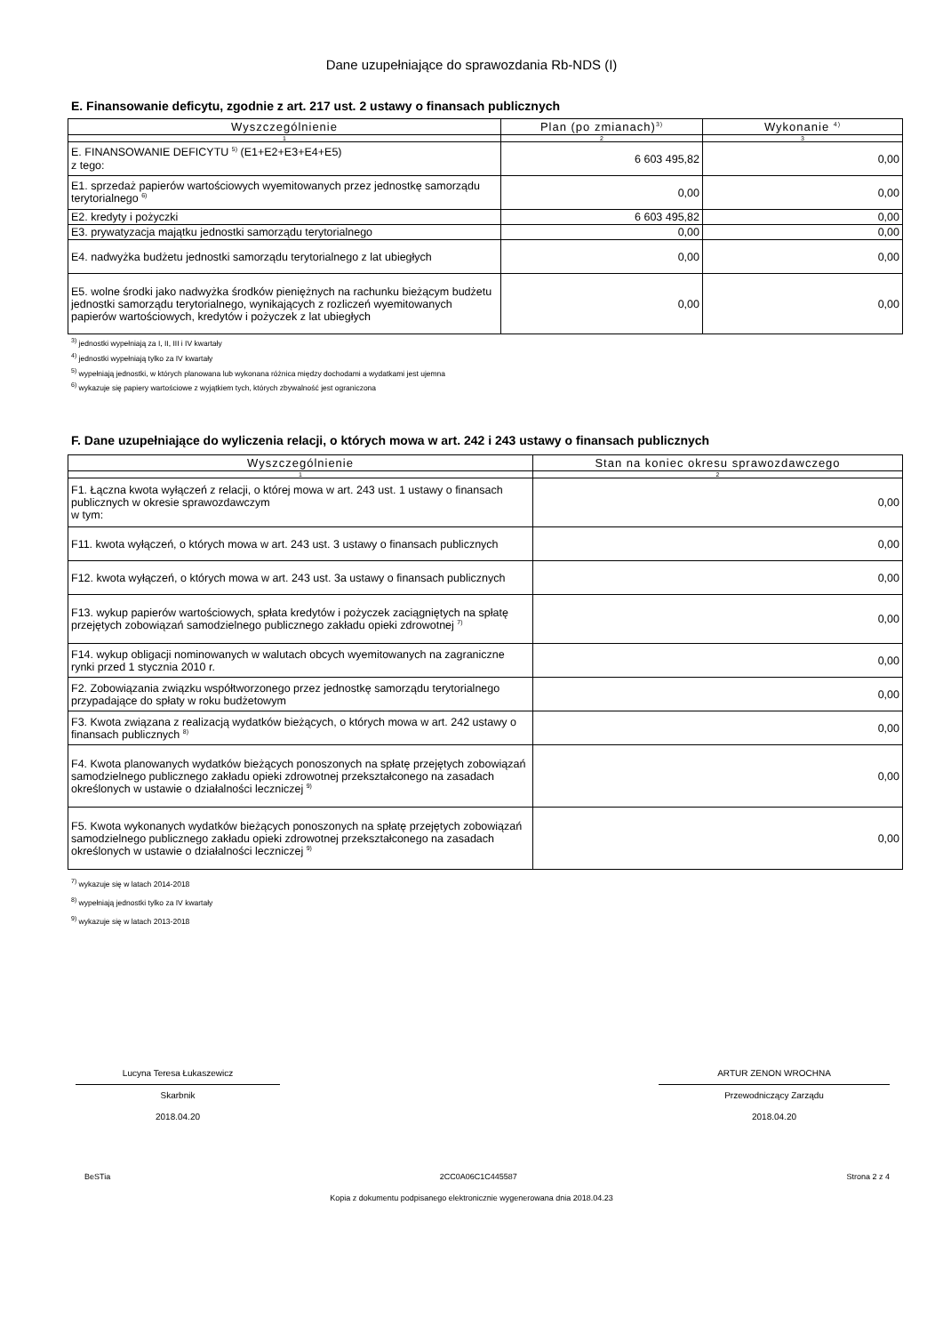Dane uzupełniające do sprawozdania Rb-NDS (I)
E. Finansowanie deficytu, zgodnie z art. 217 ust. 2 ustawy o finansach publicznych
| Wyszczególnienie | Plan (po zmianach)<sup>3)</sup> | Wykonanie <sup>4)</sup> |
| --- | --- | --- |
| 1 | 2 | 3 |
| E. FINANSOWANIE DEFICYTU <sup>5)</sup> (E1+E2+E3+E4+E5) z tego: | 6 603 495,82 | 0,00 |
| E1. sprzedaż papierów wartościowych wyemitowanych przez jednostkę samorządu terytorialnego <sup>6)</sup> | 0,00 | 0,00 |
| E2. kredyty i pożyczki | 6 603 495,82 | 0,00 |
| E3. prywatyzacja majątku jednostki samorządu terytorialnego | 0,00 | 0,00 |
| E4. nadwyżka budżetu jednostki samorządu terytorialnego z lat ubiegłych | 0,00 | 0,00 |
| E5. wolne środki jako nadwyżka środków pieniężnych na rachunku bieżącym budżetu jednostki samorządu terytorialnego, wynikających z rozliczeń wyemitowanych papierów wartościowych, kredytów i pożyczek z lat ubiegłych | 0,00 | 0,00 |
<sup>3)</sup> jednostki wypełniają za I, II, III i IV kwartały
<sup>4)</sup> jednostki wypełniają tylko za IV kwartały
<sup>5)</sup> wypełniają jednostki, w których planowana lub wykonana różnica między dochodami a wydatkami jest ujemna
<sup>6)</sup> wykazuje się papiery wartościowe z wyjątkiem tych, których zbywalność jest ograniczona
F. Dane uzupełniające do wyliczenia relacji, o których mowa w art. 242 i 243 ustawy o finansach publicznych
| Wyszczególnienie | Stan na koniec okresu sprawozdawczego |
| --- | --- |
| 1 | 2 |
| F1. Łączna kwota wyłączeń z relacji, o której mowa w art. 243 ust. 1 ustawy o finansach publicznych w okresie sprawozdawczym w tym: | 0,00 |
| F11. kwota wyłączeń, o których mowa w art. 243 ust. 3 ustawy o finansach publicznych | 0,00 |
| F12. kwota wyłączeń, o których mowa w art. 243 ust. 3a ustawy o finansach publicznych | 0,00 |
| F13. wykup papierów wartościowych, spłata kredytów i pożyczek zaciągniętych na spłatę przejętych zobowiązań samodzielnego publicznego zakładu opieki zdrowotnej <sup>7)</sup> | 0,00 |
| F14. wykup obligacji nominowanych w walutach obcych wyemitowanych na zagraniczne rynki przed 1 stycznia 2010 r. | 0,00 |
| F2. Zobowiązania związku współtworzonego przez jednostkę samorządu terytorialnego przypadające do spłaty w roku budżetowym | 0,00 |
| F3. Kwota związana z realizacją wydatków bieżących, o których mowa w art. 242 ustawy o finansach publicznych <sup>8)</sup> | 0,00 |
| F4. Kwota planowanych wydatków bieżących ponoszonych na spłatę przejętych zobowiązań samodzielnego publicznego zakładu opieki zdrowotnej przekształconego na zasadach określonych w ustawie o działalności leczniczej <sup>9)</sup> | 0,00 |
| F5. Kwota wykonanych wydatków bieżących ponoszonych na spłatę przejętych zobowiązań samodzielnego publicznego zakładu opieki zdrowotnej przekształconego na zasadach określonych w ustawie o działalności leczniczej <sup>9)</sup> | 0,00 |
<sup>7)</sup> wykazuje się w latach 2014-2018
<sup>8)</sup> wypełniają jednostki tylko za IV kwartały
<sup>9)</sup> wykazuje się w latach 2013-2018
Lucyna Teresa Łukaszewicz
Skarbnik
2018.04.20
ARTUR ZENON WROCHNA
Przewodniczący Zarządu
2018.04.20
BeSTia 2CC0A06C1C445587 Strona 2 z 4
Kopia z dokumentu podpisanego elektronicznie wygenerowana dnia 2018.04.23